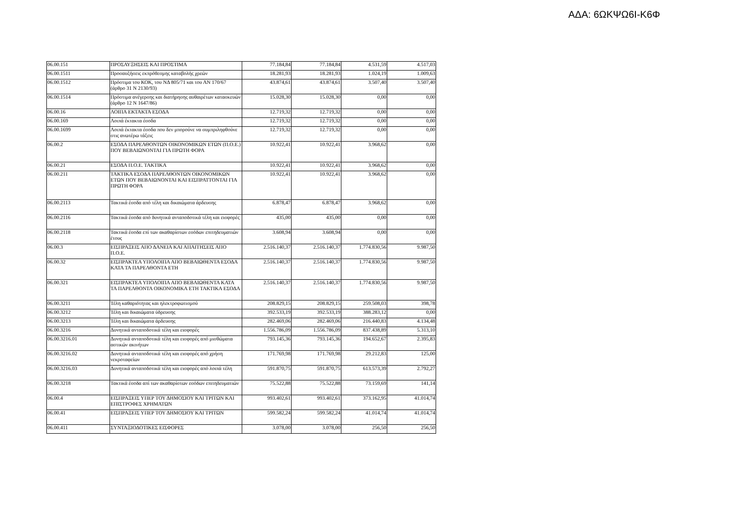ΑΔΑ: 6ΩΚΨΩ6Ι-Κ6Φ
| 06.00.151 | ΠΡΟΣΑΥΞΗΣΕΙΣ ΚΑΙ ΠΡΟΣΤΙΜΑ | 77.184,84 | 77.184,84 | 4.531,59 | 4.517,03 |
| 06.00.1511 | Προσαυξήσεις εκπρόθεσμης καταβολής χρεών | 18.281,93 | 18.281,93 | 1.024,19 | 1.009,63 |
| 06.00.1512 | Πρόστιμα του ΚΟΚ, του ΝΔ 805/71 και του ΑΝ 170/67 (άρθρο 31 Ν 2130/93) | 43.874,61 | 43.874,61 | 3.507,40 | 3.507,40 |
| 06.00.1514 | Πρόστιμα ανέγερσης και διατήρησης αυθαιρέτων κατασκευών (άρθρο 12 Ν 1647/86) | 15.028,30 | 15.028,30 | 0,00 | 0,00 |
| 06.00.16 | ΛΟΙΠΑ ΕΚΤΑΚΤΑ ΕΣΟΔΑ | 12.719,32 | 12.719,32 | 0,00 | 0,00 |
| 06.00.169 | Λοιπά έκτακτα έσοδα | 12.719,32 | 12.719,32 | 0,00 | 0,00 |
| 06.00.1699 | Λοιπά έκτακτα έσοδα που δεν μπορούνε να συμπριληφθούνε στις ανωτέρω τάξεις | 12.719,32 | 12.719,32 | 0,00 | 0,00 |
| 06.00.2 | ΕΣΟΔΑ ΠΑΡΕΛΘΟΝΤΩΝ ΟΙΚΟΝΟΜΙΚΩΝ ΕΤΩΝ (Π.Ο.Ε.) ΠΟΥ ΒΕΒΑΙΩΝΟΝΤΑΙ ΓΙΑ ΠΡΩΤΗ ΦΟΡΑ | 10.922,41 | 10.922,41 | 3.968,62 | 0,00 |
| 06.00.21 | ΕΣΟΔΑ Π.Ο.Ε. ΤΑΚΤΙΚΑ | 10.922,41 | 10.922,41 | 3.968,62 | 0,00 |
| 06.00.211 | ΤΑΚΤΙΚΑ ΕΣΟΔΑ ΠΑΡΕΛΘΟΝΤΩΝ ΟΙΚΟΝΟΜΙΚΩΝ ΕΤΩΝ ΠΟΥ ΒΕΒΑΙΩΝΟΝΤΑΙ ΚΑΙ ΕΙΣΠΡΑΤΤΟΝΤΑΙ ΓΙΑ ΠΡΩΤΗ ΦΟΡΑ | 10.922,41 | 10.922,41 | 3.968,62 | 0,00 |
| 06.00.2113 | Τακτικά έσοδα από τέλη και δικαιώματα άρδευσης | 6.878,47 | 6.878,47 | 3.968,62 | 0,00 |
| 06.00.2116 | Τακτικά έσοδα από δυνητικά ανταποδοτικά τέλη και εισφορές | 435,00 | 435,00 | 0,00 | 0,00 |
| 06.00.2118 | Τακτικά έσοδα επί των ακαθαρίστων εσόδων επιτηδευματιών έτους | 3.608,94 | 3.608,94 | 0,00 | 0,00 |
| 06.00.3 | ΕΙΣΠΡΑΞΕΙΣ ΑΠΟ ΔΑΝΕΙΑ ΚΑΙ ΑΠΑΙΤΗΣΕΙΣ ΑΠΟ Π.Ο.Ε. | 2.516.140,37 | 2.516.140,37 | 1.774.830,56 | 9.987,50 |
| 06.00.32 | ΕΙΣΠΡΑΚΤΕΑ ΥΠΟΛΟΙΠΑ ΑΠΟ ΒΕΒΑΙΩΘΕΝΤΑ ΕΣΟΔΑ ΚΑΤΑ ΤΑ ΠΑΡΕΛΘΟΝΤΑ ΕΤΗ | 2.516.140,37 | 2.516.140,37 | 1.774.830,56 | 9.987,50 |
| 06.00.321 | ΕΙΣΠΡΑΚΤΕΑ ΥΠΟΛΟΙΠΑ ΑΠΟ ΒΕΒΑΙΩΘΕΝΤΑ ΚΑΤΑ ΤΑ ΠΑΡΕΛΘΟΝΤΑ ΟΙΚΟΝΟΜΙΚΑ ΕΤΗ ΤΑΚΤΙΚΑ ΕΣΟΔΑ | 2.516.140,37 | 2.516.140,37 | 1.774.830,56 | 9.987,50 |
| 06.00.3211 | Τέλη καθαριότητας και ηλεκτροφωτισμού | 208.829,15 | 208.829,15 | 259.508,03 | 398,78 |
| 06.00.3212 | Τέλη και δικαιώματα ύδρευσης | 392.533,19 | 392.533,19 | 388.283,12 | 0,00 |
| 06.00.3213 | Τέλη και δικαιώματα άρδευσης | 282.469,06 | 282.469,06 | 216.440,83 | 4.134,48 |
| 06.00.3216 | Δυνητικά ανταποδοτικά τέλη και εισφορές | 1.556.786,09 | 1.556.786,09 | 837.438,89 | 5.313,10 |
| 06.00.3216.01 | Δυνητικά ανταποδοτικά τέλη και εισφορές από μισθώματα αστικών ακινήτων | 793.145,36 | 793.145,36 | 194.652,67 | 2.395,83 |
| 06.00.3216.02 | Δυνητικά ανταποδοτικά τέλη και εισφορές από χρήση νεκροταφείων | 171.769,98 | 171.769,98 | 29.212,83 | 125,00 |
| 06.00.3216.03 | Δυνητικά ανταποδοτικά τέλη και εισφορές από λοιπά τέλη | 591.870,75 | 591.870,75 | 613.573,39 | 2.792,27 |
| 06.00.3218 | Τακτικά έσοδα απί των ακαθαρίστων εσόδων επιτηδευματιών | 75.522,88 | 75.522,88 | 73.159,69 | 141,14 |
| 06.00.4 | ΕΙΣΠΡΑΞΕΙΣ ΥΠΕΡ ΤΟΥ ΔΗΜΟΣΙΟΥ ΚΑΙ ΤΡΙΤΩΝ ΚΑΙ ΕΠΙΣΤΡΟΦΕΣ ΧΡΗΜΑΤΩΝ | 993.402,61 | 993.402,61 | 373.162,95 | 41.014,74 |
| 06.00.41 | ΕΙΣΠΡΑΞΕΙΣ ΥΠΕΡ ΤΟΥ ΔΗΜΟΣΙΟΥ ΚΑΙ ΤΡΙΤΩΝ | 599.582,24 | 599.582,24 | 41.014,74 | 41.014,74 |
| 06.00.411 | ΣΥΝΤΑΞΙΟΔΟΤΙΚΕΣ ΕΙΣΦΟΡΕΣ | 3.078,00 | 3.078,00 | 256,50 | 256,50 |